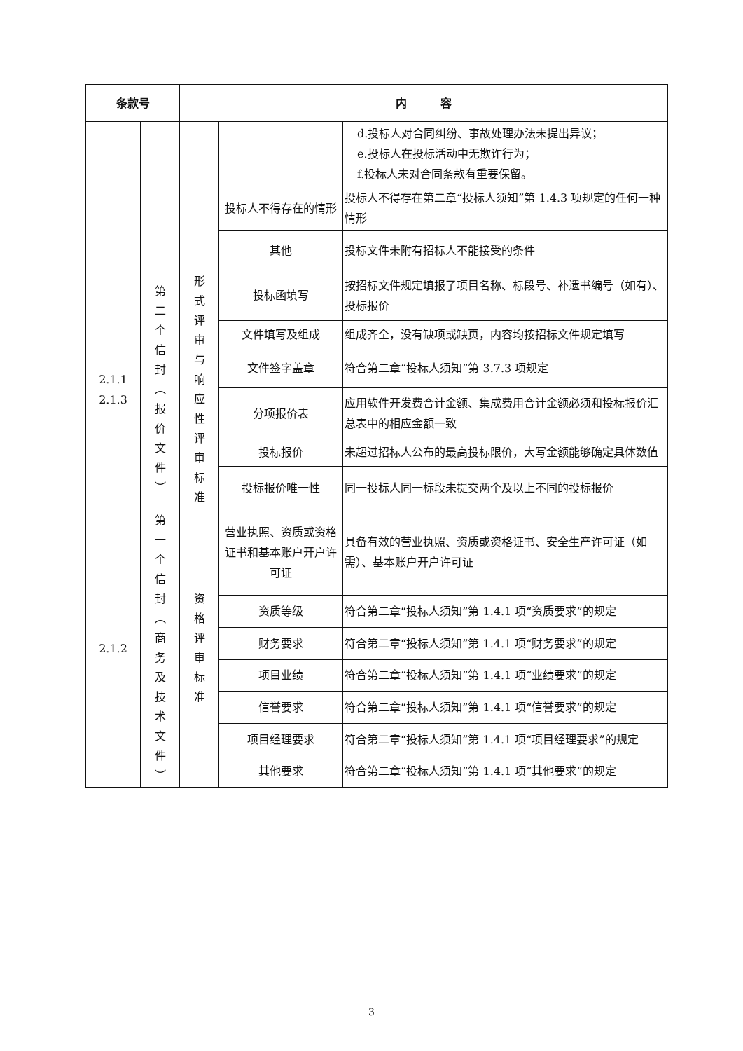| 条款号 | | 内 容 | | |
| --- | --- | --- | --- | --- |
| | | | | d.投标人对合同纠纷、事故处理办法未提出异议； e.投标人在投标活动中无欺诈行为； f.投标人未对合同条款有重要保留。 |
| | | | 投标人不得存在的情形 | 投标人不得存在第二章“投标人须知”第 1.4.3 项规定的任何一种情形 |
| | | | 其他 | 投标文件未附有招标人不能接受的条件 |
| 2.1.1 2.1.3 | 第 二 个 信 封 ︵ 报 价 文 件 ︶ | 形 式 评 审 与 响 应 性 评 审 标 准 | 投标函填写 | 按招标文件规定填报了项目名称、标段号、补遗书编号（如有）、投标报价 |
| | | | 文件填写及组成 | 组成齐全，没有缺项或缺页，内容均按招标文件规定填写 |
| | | | 文件签字盖章 | 符合第二章“投标人须知”第 3.7.3 项规定 |
| | | | 分项报价表 | 应用软件开发费合计金额、集成费用合计金额必须和投标报价汇总表中的相应金额一致 |
| | | | 投标报价 | 未超过招标人公布的最高投标限价，大写金额能够确定具体数值 |
| | | | 投标报价唯一性 | 同一投标人同一标段未提交两个及以上不同的投标报价 |
| 2.1.2 | 第 一 个 信 封 ︵ 商 务 及 技 术 文 件 ︶ | 资 格 评 审 标 准 | 营业执照、资质或资格证书和基本账户开户许可证 | 具备有效的营业执照、资质或资格证书、安全生产许可证（如需）、基本账户开户许可证 |
| | | | 资质等级 | 符合第二章“投标人须知”第 1.4.1 项“资质要求”的规定 |
| | | | 财务要求 | 符合第二章“投标人须知”第 1.4.1 项“财务要求”的规定 |
| | | | 项目业绩 | 符合第二章“投标人须知”第 1.4.1 项“业绩要求”的规定 |
| | | | 信誉要求 | 符合第二章“投标人须知”第 1.4.1 项“信誉要求”的规定 |
| | | | 项目经理要求 | 符合第二章“投标人须知”第 1.4.1 项“项目经理要求”的规定 |
| | | | 其他要求 | 符合第二章“投标人须知”第 1.4.1 项“其他要求”的规定 |
3